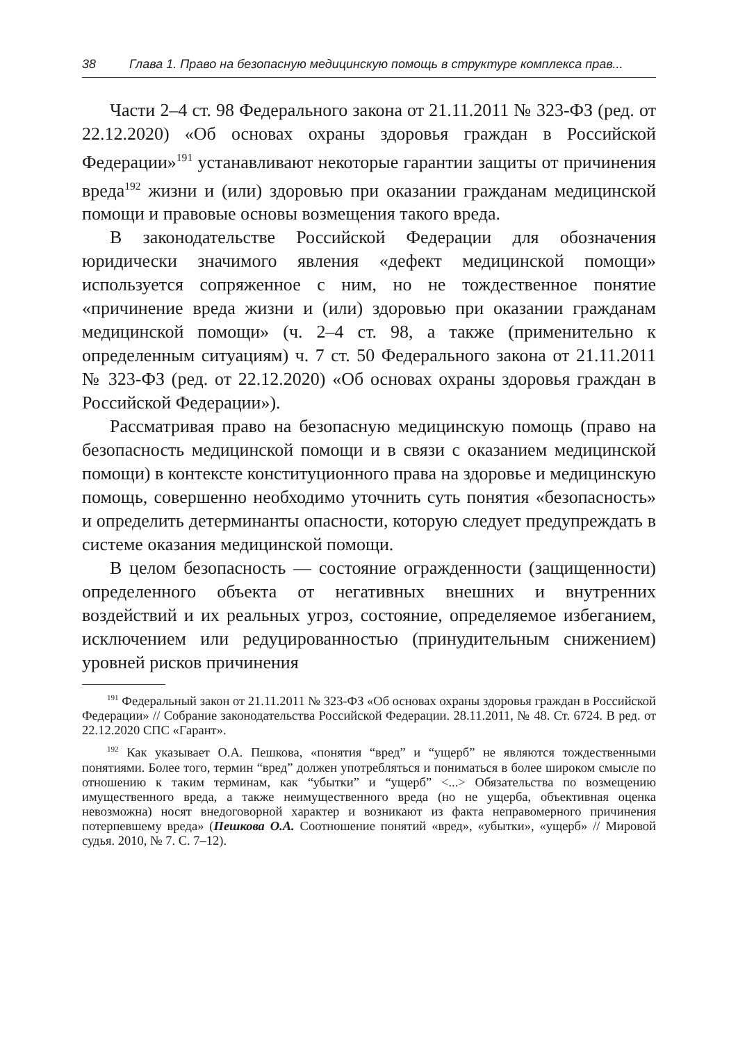38 Глава 1. Право на безопасную медицинскую помощь в структуре комплекса прав...
Части 2–4 ст. 98 Федерального закона от 21.11.2011 № 323-ФЗ (ред. от 22.12.2020) «Об основах охраны здоровья граждан в Российской Федерации»<sup>191</sup> устанавливают некоторые гарантии защиты от причинения вреда<sup>192</sup> жизни и (или) здоровью при оказании гражданам медицинской помощи и правовые основы возмещения такого вреда.
В законодательстве Российской Федерации для обозначения юридически значимого явления «дефект медицинской помощи» используется сопряженное с ним, но не тождественное понятие «причинение вреда жизни и (или) здоровью при оказании гражданам медицинской помощи» (ч. 2–4 ст. 98, а также (применительно к определенным ситуациям) ч. 7 ст. 50 Федерального закона от 21.11.2011 № 323-ФЗ (ред. от 22.12.2020) «Об основах охраны здоровья граждан в Российской Федерации»).
Рассматривая право на безопасную медицинскую помощь (право на безопасность медицинской помощи и в связи с оказанием медицинской помощи) в контексте конституционного права на здоровье и медицинскую помощь, совершенно необходимо уточнить суть понятия «безопасность» и определить детерминанты опасности, которую следует предупреждать в системе оказания медицинской помощи.
В целом безопасность — состояние огражденности (защищенности) определенного объекта от негативных внешних и внутренних воздействий и их реальных угроз, состояние, определяемое избеганием, исключением или редуцированностью (принудительным снижением) уровней рисков причинения
<sup>191</sup> Федеральный закон от 21.11.2011 № 323-ФЗ «Об основах охраны здоровья граждан в Российской Федерации» // Собрание законодательства Российской Федерации. 28.11.2011, № 48. Ст. 6724. В ред. от 22.12.2020 СПС «Гарант».
<sup>192</sup> Как указывает О.А. Пешкова, «понятия “вред” и “ущерб” не являются тождественными понятиями. Более того, термин “вред” должен употребляться и пониматься в более широком смысле по отношению к таким терминам, как “убытки” и “ущерб” <...> Обязательства по возмещению имущественного вреда, а также неимущественного вреда (но не ущерба, объективная оценка невозможна) носят внедоговорной характер и возникают из факта неправомерного причинения потерпевшему вреда» (Пешкова О.А. Соотношение понятий «вред», «убытки», «ущерб» // Мировой судья. 2010, № 7. С. 7–12).